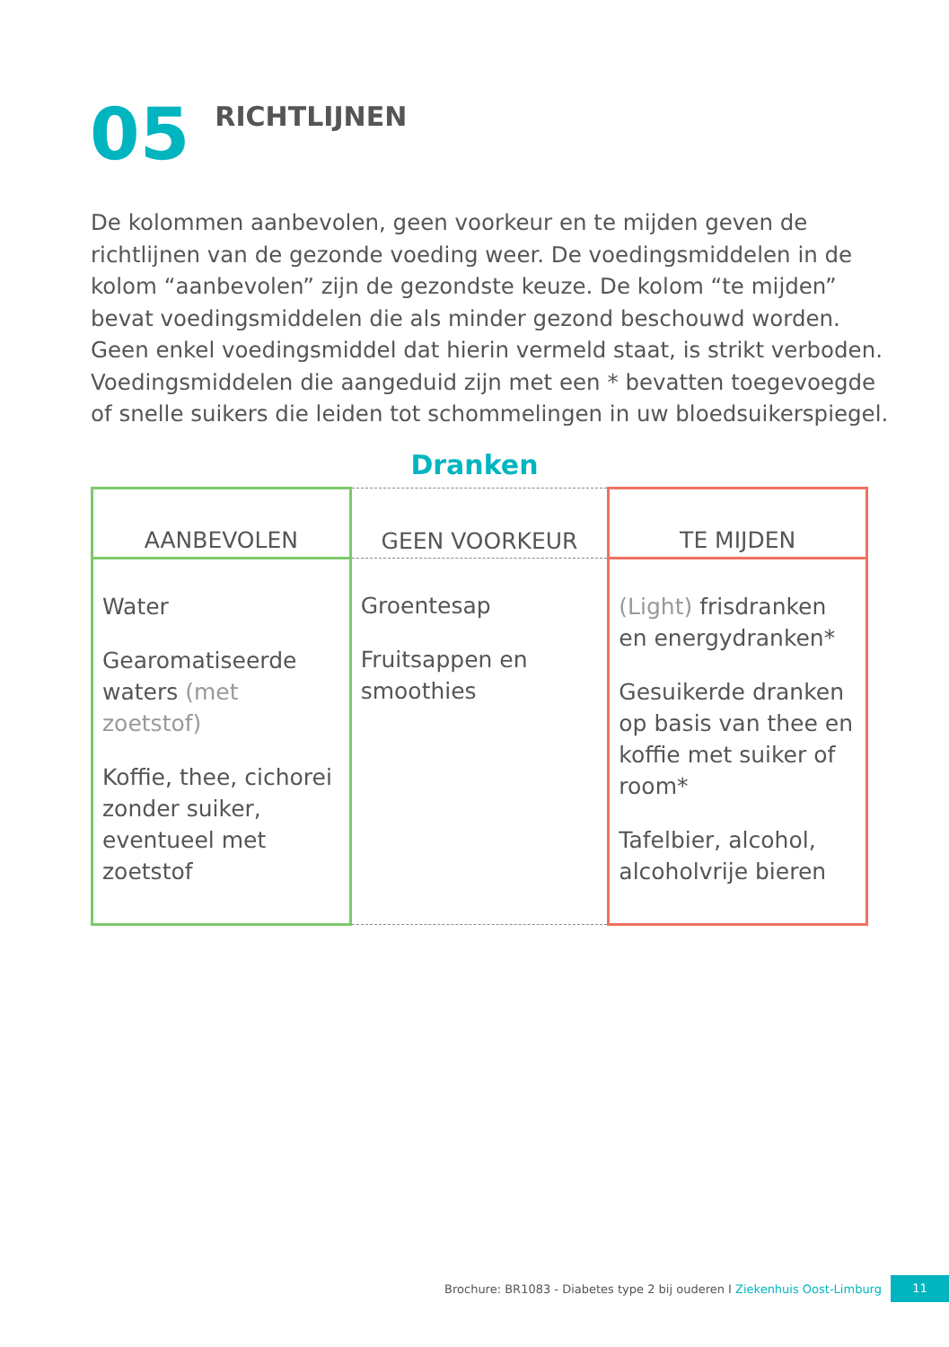05
RICHTLIJNEN
De kolommen aanbevolen, geen voorkeur en te mijden geven de richtlijnen van de gezonde voeding weer. De voedingsmiddelen in de kolom “aanbevolen” zijn de gezondste keuze. De kolom “te mijden” bevat voedingsmiddelen die als minder gezond beschouwd worden. Geen enkel voedingsmiddel dat hierin vermeld staat, is strikt verboden. Voedingsmiddelen die aangeduid zijn met een * bevatten toegevoegde of snelle suikers die leiden tot schommelingen in uw bloedsuikerspiegel.
Dranken
| AANBEVOLEN | GEEN VOORKEUR | TE MIJDEN |
| --- | --- | --- |
| Water Gearomatiseerde waters (met zoetstof) Koffie, thee, cichorei zonder suiker, eventueel met zoetstof | Groentesap Fruitsappen en smoothies | (Light) frisdranken en energydranken* Gesuikerde dranken op basis van thee en koffie met suiker of room* Tafelbier, alcohol, alcoholvrije bieren |
Brochure: BR1083 - Diabetes type 2 bij ouderen I Ziekenhuis Oost-Limburg 11